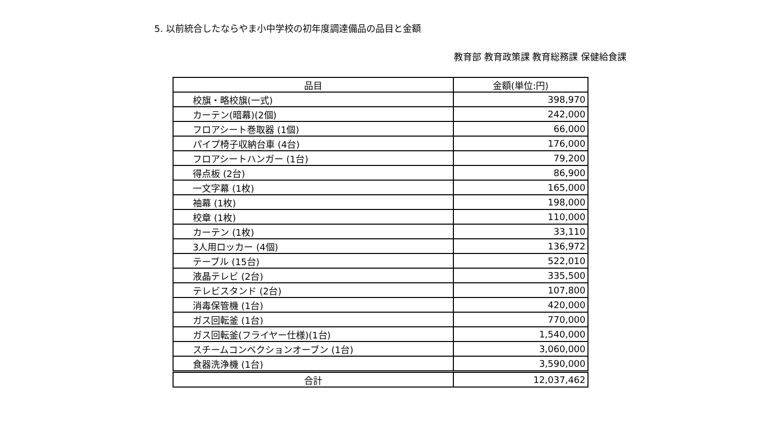5. 以前統合したならやま小中学校の初年度調達備品の品目と金額
教育部 教育政策課 教育総務課 保健給食課
| 品目 | 金額(単位:円) |
| --- | --- |
| 校旗・略校旗(一式) | 398,970 |
| カーテン(暗幕)(2個) | 242,000 |
| フロアシート巻取器 (1個) | 66,000 |
| パイプ椅子収納台車 (4台) | 176,000 |
| フロアシートハンガー (1台) | 79,200 |
| 得点板 (2台) | 86,900 |
| 一文字幕 (1枚) | 165,000 |
| 袖幕 (1枚) | 198,000 |
| 校章 (1枚) | 110,000 |
| カーテン (1枚) | 33,110 |
| 3人用ロッカー (4個) | 136,972 |
| テーブル (15台) | 522,010 |
| 液晶テレビ (2台) | 335,500 |
| テレビスタンド (2台) | 107,800 |
| 消毒保管機 (1台) | 420,000 |
| ガス回転釜 (1台) | 770,000 |
| ガス回転釜(フライヤー仕様)(1台) | 1,540,000 |
| スチームコンベクションオーブン (1台) | 3,060,000 |
| 食器洗浄機 (1台) | 3,590,000 |
| 合計 | 12,037,462 |